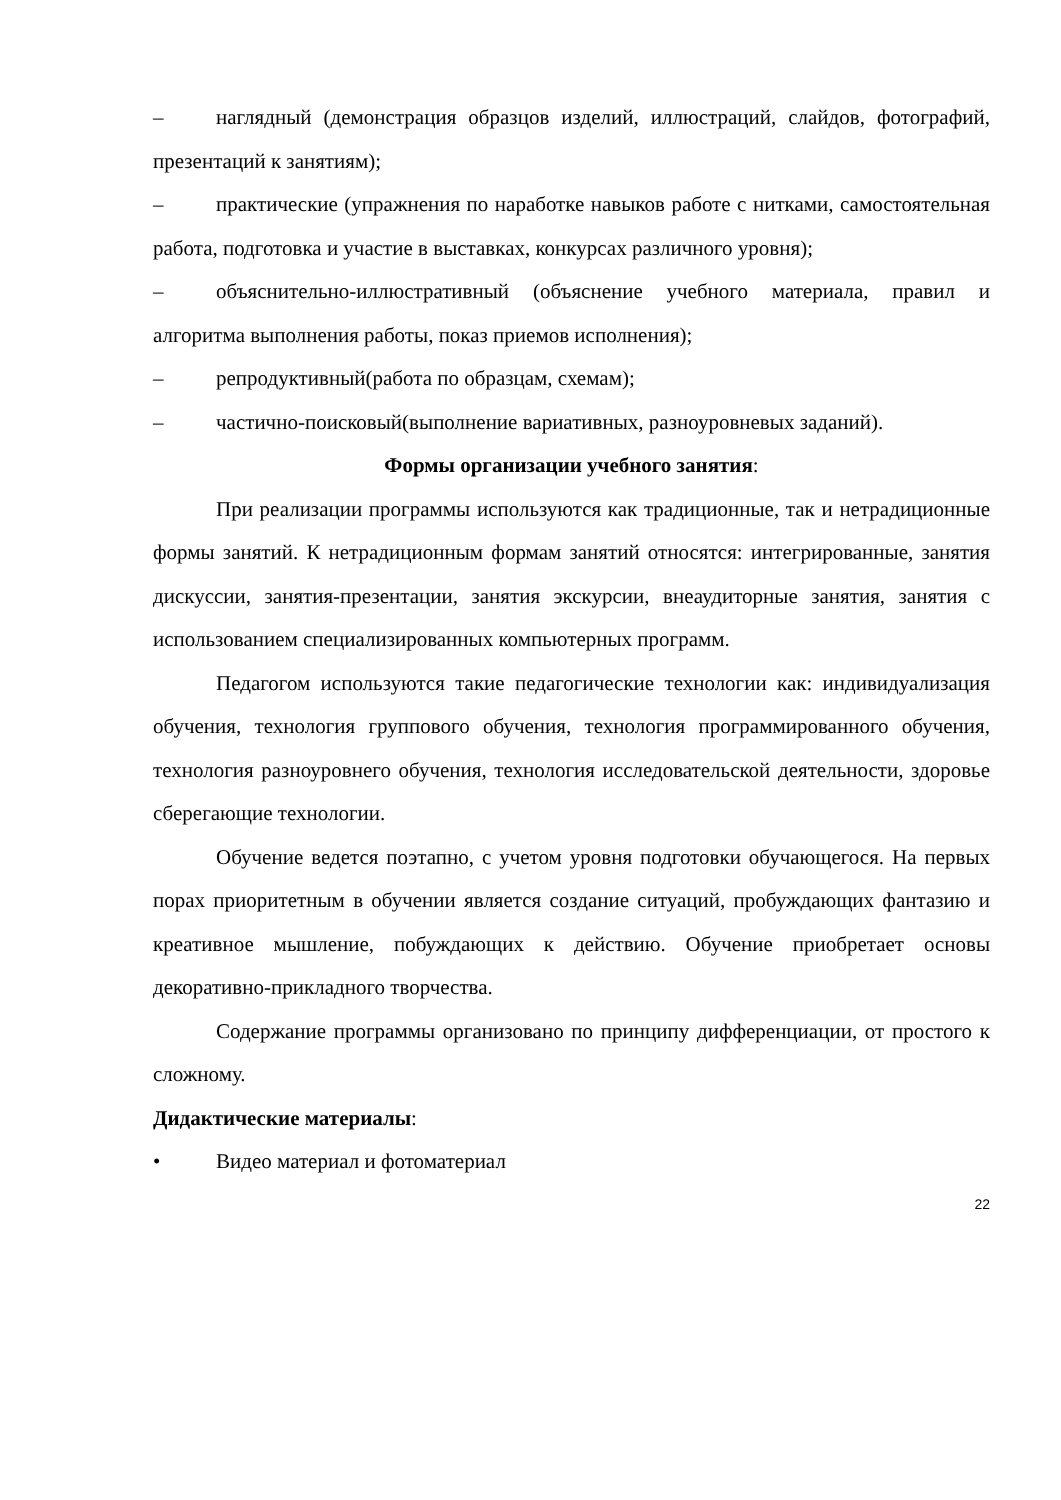– наглядный (демонстрация образцов изделий, иллюстраций, слайдов, фотографий, презентаций к занятиям);
– практические (упражнения по наработке навыков работе с нитками, самостоятельная работа, подготовка и участие в выставках, конкурсах различного уровня);
– объяснительно-иллюстративный (объяснение учебного материала, правил и алгоритма выполнения работы, показ приемов исполнения);
– репродуктивный(работа по образцам, схемам);
– частично-поисковый(выполнение вариативных, разноуровневых заданий).
Формы организации учебного занятия:
При реализации программы используются как традиционные, так и нетрадиционные формы занятий. К нетрадиционным формам занятий относятся: интегрированные, занятия дискуссии, занятия-презентации, занятия экскурсии, внеаудиторные занятия, занятия с использованием специализированных компьютерных программ.
Педагогом используются такие педагогические технологии как: индивидуализация обучения, технология группового обучения, технология программированного обучения, технология разноуровнего обучения, технология исследовательской деятельности, здоровье сберегающие технологии.
Обучение ведется поэтапно, с учетом уровня подготовки обучающегося. На первых порах приоритетным в обучении является создание ситуаций, пробуждающих фантазию и креативное мышление, побуждающих к действию. Обучение приобретает основы декоративно-прикладного творчества.
Содержание программы организовано по принципу дифференциации, от простого к сложному.
Дидактические материалы:
• Видео материал и фотоматериал
22